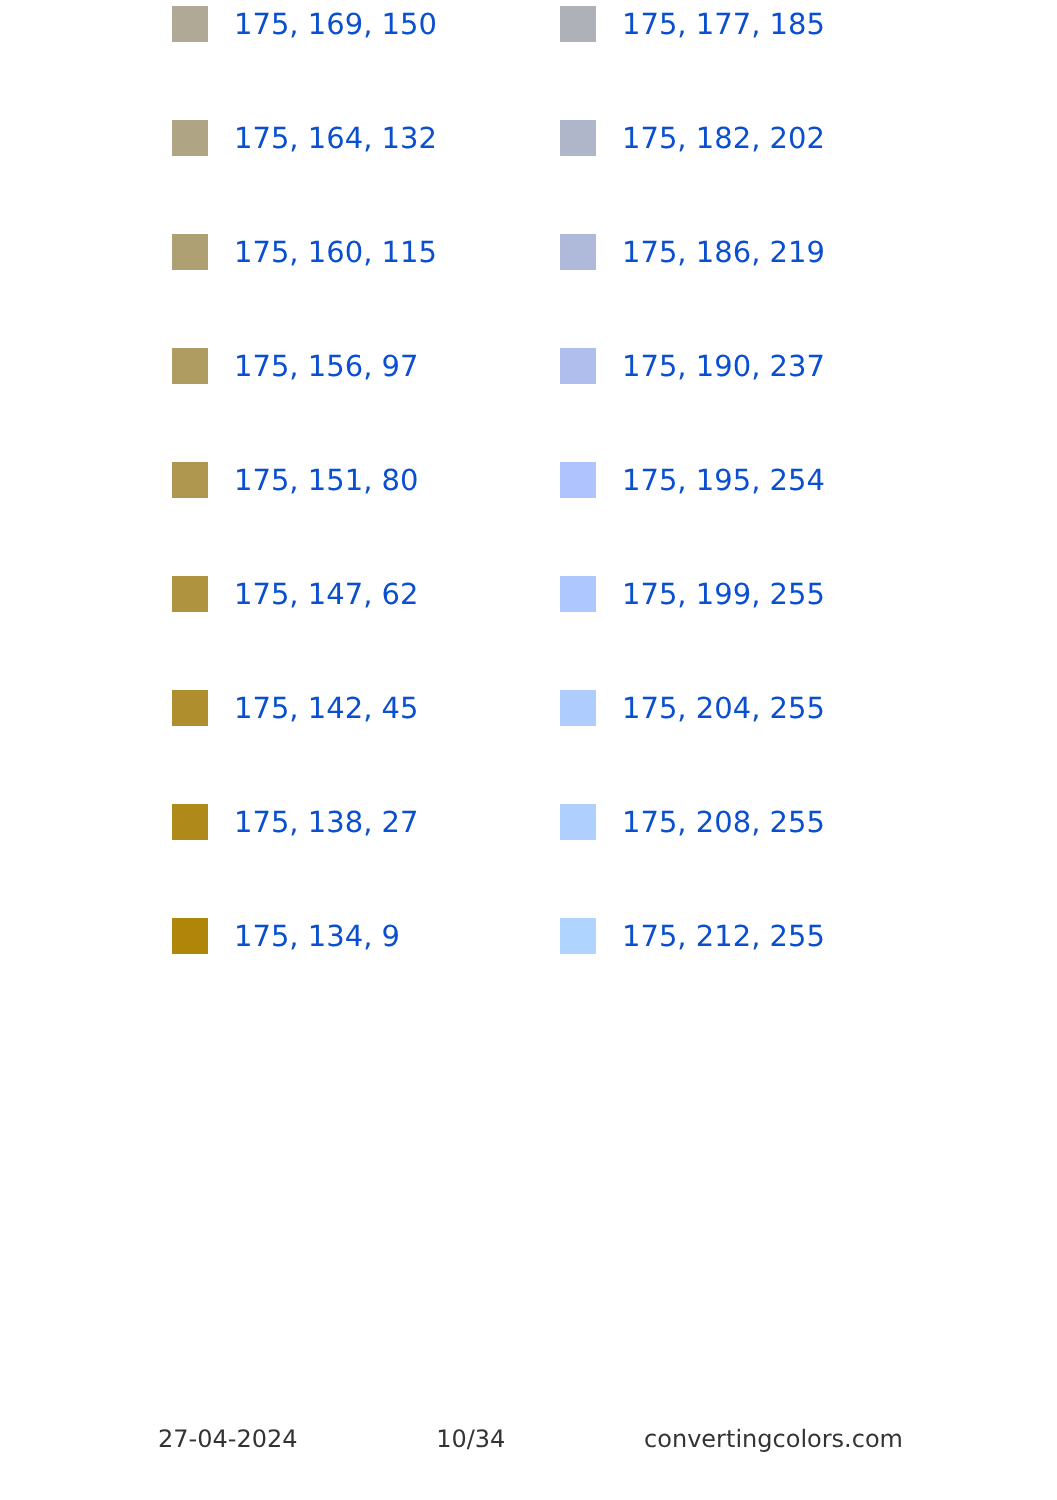175, 169, 150 175, 177, 185
175, 164, 132 175, 182, 202
175, 160, 115 175, 186, 219
175, 156, 97 175, 190, 237
175, 151, 80 175, 195, 254
175, 147, 62 175, 199, 255
175, 142, 45 175, 204, 255
175, 138, 27 175, 208, 255
175, 134, 9 175, 212, 255
27-04-2024 10/34 convertingcolors.com